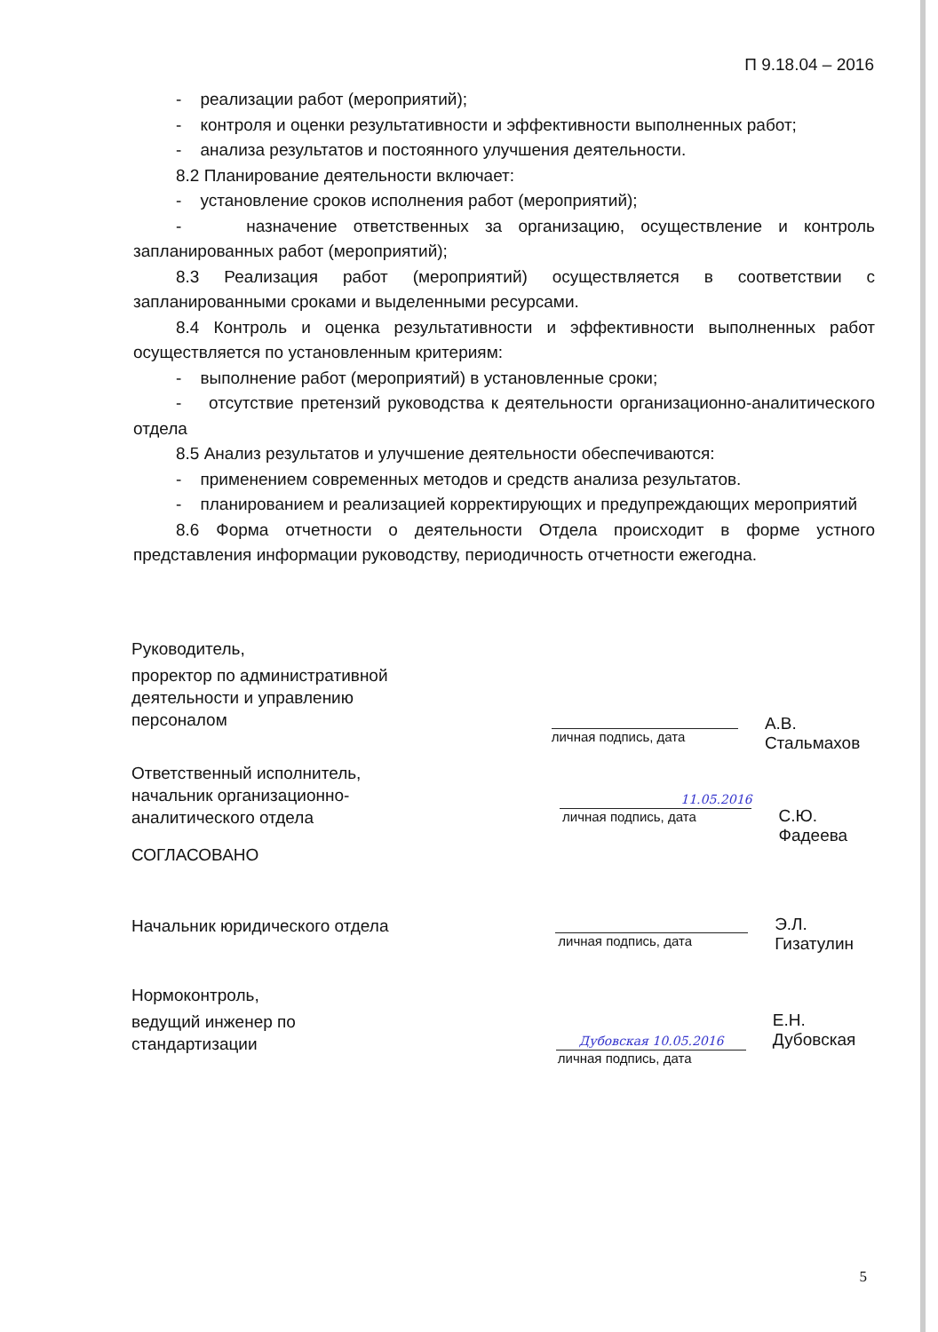П 9.18.04 – 2016
- реализации работ (мероприятий);
- контроля и оценки результативности и эффективности выполненных работ;
- анализа результатов и постоянного улучшения деятельности.
8.2 Планирование деятельности включает:
- установление сроков исполнения работ (мероприятий);
- назначение ответственных за организацию, осуществление и контроль запланированных работ (мероприятий);
8.3 Реализация работ (мероприятий) осуществляется в соответствии с запланированными сроками и выделенными ресурсами.
8.4 Контроль и оценка результативности и эффективности выполненных работ осуществляется по установленным критериям:
- выполнение работ (мероприятий) в установленные сроки;
- отсутствие претензий руководства к деятельности организационно-аналитического отдела
8.5 Анализ результатов и улучшение деятельности обеспечиваются:
- применением современных методов и средств анализа результатов.
- планированием и реализацией корректирующих и предупреждающих мероприятий
8.6 Форма отчетности о деятельности Отдела происходит в форме устного представления информации руководству, периодичность отчетности ежегодна.
Руководитель,
проректор по административной деятельности и управлению персоналом
личная подпись, дата
А.В. Стальмахов
Ответственный исполнитель, начальник организационно-аналитического отдела
11.05.2016
личная подпись, дата
С.Ю. Фадеева
СОГЛАСОВАНО
Начальник юридического отдела
личная подпись, дата
Э.Л. Гизатулин
Нормоконтроль,
ведущий инженер по стандартизации
Дубовская 10.05.2016
личная подпись, дата
Е.Н. Дубовская
5